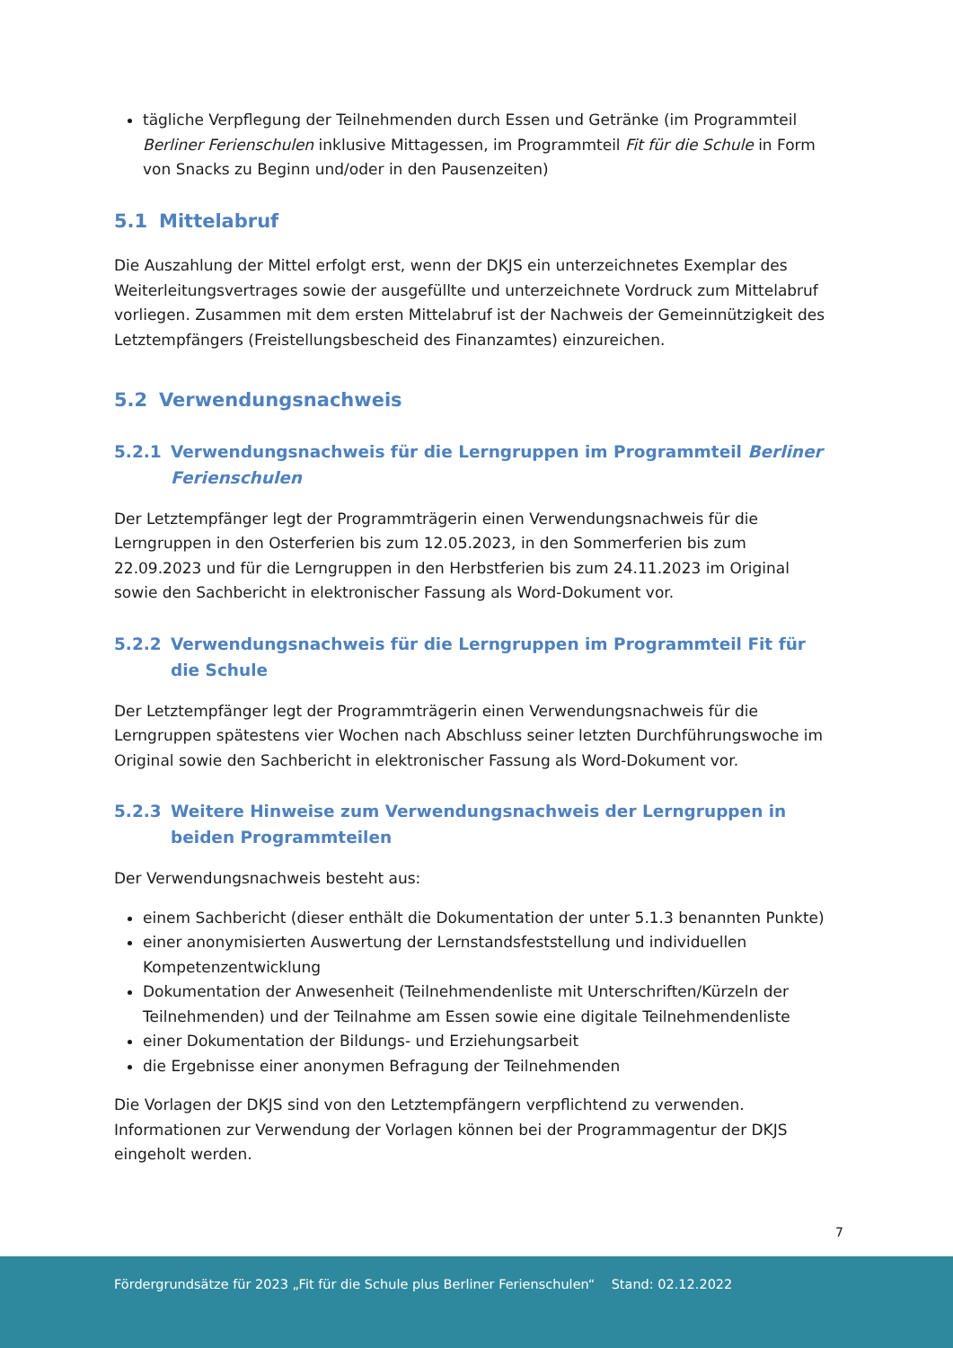tägliche Verpflegung der Teilnehmenden durch Essen und Getränke (im Programmteil Berliner Ferienschulen inklusive Mittagessen, im Programmteil Fit für die Schule in Form von Snacks zu Beginn und/oder in den Pausenzeiten)
5.1 Mittelabruf
Die Auszahlung der Mittel erfolgt erst, wenn der DKJS ein unterzeichnetes Exemplar des Weiterleitungsvertrages sowie der ausgefüllte und unterzeichnete Vordruck zum Mittelabruf vorliegen. Zusammen mit dem ersten Mittelabruf ist der Nachweis der Gemeinnützigkeit des Letztempfängers (Freistellungsbescheid des Finanzamtes) einzureichen.
5.2 Verwendungsnachweis
5.2.1 Verwendungsnachweis für die Lerngruppen im Programmteil Berliner Ferienschulen
Der Letztempfänger legt der Programmträgerin einen Verwendungsnachweis für die Lerngruppen in den Osterferien bis zum 12.05.2023, in den Sommerferien bis zum 22.09.2023 und für die Lerngruppen in den Herbstferien bis zum 24.11.2023 im Original sowie den Sachbericht in elektronischer Fassung als Word-Dokument vor.
5.2.2 Verwendungsnachweis für die Lerngruppen im Programmteil Fit für die Schule
Der Letztempfänger legt der Programmträgerin einen Verwendungsnachweis für die Lerngruppen spätestens vier Wochen nach Abschluss seiner letzten Durchführungswoche im Original sowie den Sachbericht in elektronischer Fassung als Word-Dokument vor.
5.2.3 Weitere Hinweise zum Verwendungsnachweis der Lerngruppen in beiden Programmteilen
Der Verwendungsnachweis besteht aus:
einem Sachbericht (dieser enthält die Dokumentation der unter 5.1.3 benannten Punkte)
einer anonymisierten Auswertung der Lernstandsfeststellung und individuellen Kompetenzentwicklung
Dokumentation der Anwesenheit (Teilnehmendenliste mit Unterschriften/Kürzeln der Teilnehmenden) und der Teilnahme am Essen sowie eine digitale Teilnehmendenliste
einer Dokumentation der Bildungs- und Erziehungsarbeit
die Ergebnisse einer anonymen Befragung der Teilnehmenden
Die Vorlagen der DKJS sind von den Letztempfängern verpflichtend zu verwenden. Informationen zur Verwendung der Vorlagen können bei der Programmagentur der DKJS eingeholt werden.
7
Fördergrundsätze für 2023 „Fit für die Schule plus Berliner Ferienschulen“ Stand: 02.12.2022